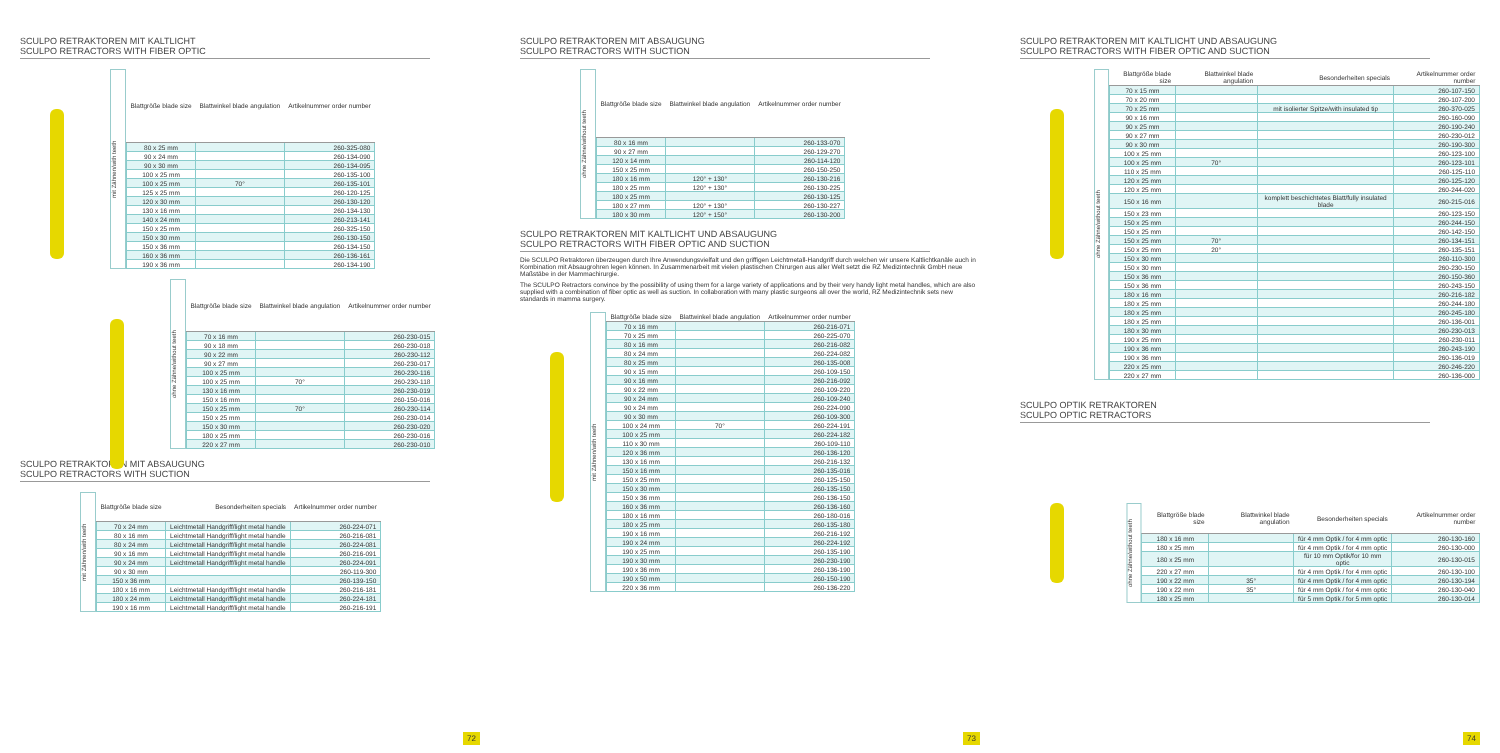SCULPO RETRAKTOREN MIT KALTLICHT
SCULPO RETRACTORS WITH FIBER OPTIC
mit Zähnen/with teeth
| Blattgröße blade size | Blattwinkel blade angulation | Artikelnummer order number |
| --- | --- | --- |
| 80 x 25 mm | | 260-325-080 |
| 90 x 24 mm | | 260-134-090 |
| 90 x 30 mm | | 260-134-095 |
| 100 x 25 mm | | 260-135-100 |
| 100 x 25 mm | 70° | 260-135-101 |
| 125 x 25 mm | | 260-120-125 |
| 120 x 30 mm | | 260-130-120 |
| 130 x 16 mm | | 260-134-130 |
| 140 x 24 mm | | 260-213-141 |
| 150 x 25 mm | | 260-325-150 |
| 150 x 30 mm | | 260-130-150 |
| 150 x 36 mm | | 260-134-150 |
| 160 x 36 mm | | 260-136-161 |
| 190 x 36 mm | | 260-134-190 |
ohne Zähne/without teeth
| Blattgröße blade size | Blattwinkel blade angulation | Artikelnummer order number |
| --- | --- | --- |
| 70 x 16 mm | | 260-230-015 |
| 90 x 18 mm | | 260-230-018 |
| 90 x 22 mm | | 260-230-112 |
| 90 x 27 mm | | 260-230-017 |
| 100 x 25 mm | | 260-230-116 |
| 100 x 25 mm | 70° | 260-230-118 |
| 130 x 16 mm | | 260-230-019 |
| 150 x 16 mm | | 260-150-016 |
| 150 x 25 mm | 70° | 260-230-114 |
| 150 x 25 mm | | 260-230-014 |
| 150 x 30 mm | | 260-230-020 |
| 180 x 25 mm | | 260-230-016 |
| 220 x 27 mm | | 260-230-010 |
SCULPO RETRAKTOREN MIT ABSAUGUNG
SCULPO RETRACTORS WITH SUCTION
mit Zähnen/with teeth
| Blattgröße blade size | Besonderheiten specials | Artikelnummer order number |
| --- | --- | --- |
| 70 x 24 mm | Leichtmetall Handgriff/light metal handle | 260-224-071 |
| 80 x 16 mm | Leichtmetall Handgriff/light metal handle | 260-216-081 |
| 80 x 24 mm | Leichtmetall Handgriff/light metal handle | 260-224-081 |
| 90 x 16 mm | Leichtmetall Handgriff/light metal handle | 260-216-091 |
| 90 x 24 mm | Leichtmetall Handgriff/light metal handle | 260-224-091 |
| 90 x 30 mm | | 260-119-300 |
| 150 x 36 mm | | 260-139-150 |
| 180 x 16 mm | Leichtmetall Handgriff/light metal handle | 260-216-181 |
| 180 x 24 mm | Leichtmetall Handgriff/light metal handle | 260-224-181 |
| 190 x 16 mm | Leichtmetall Handgriff/light metal handle | 260-216-191 |
72
SCULPO RETRAKTOREN MIT ABSAUGUNG
SCULPO RETRACTORS WITH SUCTION
ohne Zähne/without teeth
| Blattgröße blade size | Blattwinkel blade angulation | Artikelnummer order number |
| --- | --- | --- |
| 80 x 16 mm | | 260-133-070 |
| 90 x 27 mm | | 260-129-270 |
| 120 x 14 mm | | 260-114-120 |
| 150 x 25 mm | | 260-150-250 |
| 180 x 16 mm | 120° + 130° | 260-130-216 |
| 180 x 25 mm | 120° + 130° | 260-130-225 |
| 180 x 25 mm | | 260-130-125 |
| 180 x 27 mm | 120° + 130° | 260-130-227 |
| 180 x 30 mm | 120° + 150° | 260-130-200 |
SCULPO RETRAKTOREN MIT KALTLICHT UND ABSAUGUNG
SCULPO RETRACTORS WITH FIBER OPTIC AND SUCTION
Die SCULPO Retraktoren überzeugen durch Ihre Anwendungsvielfalt und den griffigen Leichtmetall-Handgriff durch welchen wir unsere Kaltlichtkanäle auch in Kombination mit Absaugrohren legen können. In Zusammenarbeit mit vielen plastischen Chirurgen aus aller Welt setzt die RZ Medizintechnik GmbH neue Maßstäbe in der Mammachirurgie.
The SCULPO Retractors convince by the possibility of using them for a large variety of applications and by their very handy light metal handles, which are also supplied with a combination of fiber optic as well as suction. In collaboration with many plastic surgeons all over the world, RZ Medizintechnik sets new standards in mamma surgery.
mit Zähnen/with teeth
| Blattgröße blade size | Blattwinkel blade angulation | Artikelnummer order number |
| --- | --- | --- |
| 70 x 16 mm | | 260-216-071 |
| 70 x 25 mm | | 260-225-070 |
| 80 x 16 mm | | 260-216-082 |
| 80 x 24 mm | | 260-224-082 |
| 80 x 25 mm | | 260-135-008 |
| 90 x 15 mm | | 260-109-150 |
| 90 x 16 mm | | 260-216-092 |
| 90 x 22 mm | | 260-109-220 |
| 90 x 24 mm | | 260-109-240 |
| 90 x 24 mm | | 260-224-090 |
| 90 x 30 mm | | 260-109-300 |
| 100 x 24 mm | 70° | 260-224-191 |
| 100 x 25 mm | | 260-224-182 |
| 110 x 30 mm | | 260-109-110 |
| 120 x 36 mm | | 260-136-120 |
| 130 x 16 mm | | 260-216-132 |
| 150 x 16 mm | | 260-135-016 |
| 150 x 25 mm | | 260-125-150 |
| 150 x 30 mm | | 260-135-150 |
| 150 x 36 mm | | 260-136-150 |
| 160 x 36 mm | | 260-136-160 |
| 180 x 16 mm | | 260-180-016 |
| 180 x 25 mm | | 260-135-180 |
| 190 x 16 mm | | 260-216-192 |
| 190 x 24 mm | | 260-224-192 |
| 190 x 25 mm | | 260-135-190 |
| 190 x 30 mm | | 260-230-190 |
| 190 x 36 mm | | 260-136-190 |
| 190 x 50 mm | | 260-150-190 |
| 220 x 36 mm | | 260-136-220 |
73
SCULPO RETRAKTOREN MIT KALTLICHT UND ABSAUGUNG
SCULPO RETRACTORS WITH FIBER OPTIC AND SUCTION
ohne Zähne/without teeth
| Blattgröße blade size | Blattwinkel blade angulation | Besonderheiten specials | Artikelnummer order number |
| --- | --- | --- | --- |
| 70 x 15 mm | | | 260-107-150 |
| 70 x 20 mm | | | 260-107-200 |
| 70 x 25 mm | | mit isolierter Spitze/with insulated tip | 260-370-025 |
| 90 x 16 mm | | | 260-160-090 |
| 90 x 25 mm | | | 260-190-240 |
| 90 x 27 mm | | | 260-230-012 |
| 90 x 30 mm | | | 260-190-300 |
| 100 x 25 mm | | | 260-123-100 |
| 100 x 25 mm | 70° | | 260-123-101 |
| 110 x 25 mm | | | 260-125-110 |
| 120 x 25 mm | | | 260-125-120 |
| 120 x 25 mm | | | 260-244-020 |
| 150 x 16 mm | | komplett beschichtetes Blatt/fully insulated blade | 260-215-016 |
| 150 x 23 mm | | | 260-123-150 |
| 150 x 25 mm | | | 260-244-150 |
| 150 x 25 mm | | | 260-142-150 |
| 150 x 25 mm | 70° | | 260-134-151 |
| 150 x 25 mm | 20° | | 260-135-151 |
| 150 x 30 mm | | | 260-110-300 |
| 150 x 30 mm | | | 260-230-150 |
| 150 x 36 mm | | | 260-150-360 |
| 150 x 36 mm | | | 260-243-150 |
| 180 x 16 mm | | | 260-216-182 |
| 180 x 25 mm | | | 260-244-180 |
| 180 x 25 mm | | | 260-245-180 |
| 180 x 25 mm | | | 260-136-001 |
| 180 x 30 mm | | | 260-230-013 |
| 190 x 25 mm | | | 260-230-011 |
| 190 x 36 mm | | | 260-243-190 |
| 190 x 36 mm | | | 260-136-019 |
| 220 x 25 mm | | | 260-246-220 |
| 220 x 27 mm | | | 260-136-000 |
SCULPO OPTIK RETRAKTOREN
SCULPO OPTIC RETRACTORS
ohne Zähne/without teeth
| Blattgröße blade size | Blattwinkel blade angulation | Besonderheiten specials | Artikelnummer order number |
| --- | --- | --- | --- |
| 180 x 16 mm | | für 4 mm Optik / for 4 mm optic | 260-130-160 |
| 180 x 25 mm | | für 4 mm Optik / for 4 mm optic | 260-130-000 |
| 180 x 25 mm | | für 10 mm Optik/for 10 mm optic | 260-130-015 |
| 220 x 27 mm | | für 4 mm Optik / for 4 mm optic | 260-130-100 |
| 190 x 22 mm | 35° | für 4 mm Optik / for 4 mm optic | 260-130-194 |
| 190 x 22 mm | 35° | für 4 mm Optik / for 4 mm optic | 260-130-040 |
| 180 x 25 mm | | für 5 mm Optik / for 5 mm optic | 260-130-014 |
74